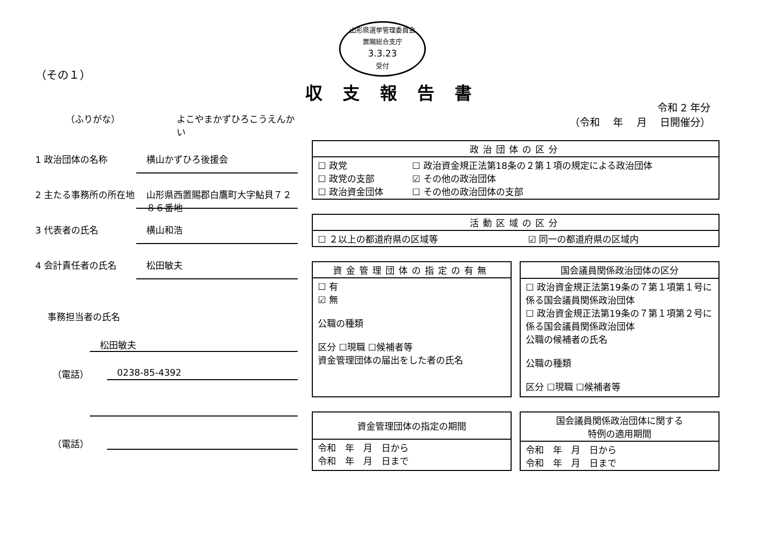山形県選挙管理委員会
置賜総合支庁
3.3.23
受付
（その１）
（ふりがな） よこやまかずひろこうえんかい
1 政治団体の名称 横山かずひろ後援会
2 主たる事務所の所在地 山形県西置賜郡白鷹町大字鮎貝７２８６番地
3 代表者の氏名 横山和浩
4 会計責任者の氏名 松田敏夫
事務担当者の氏名
松田敏夫
（電話） 0238-85-4392
（電話）
収支報告書
令和 2 年分
（令和　 年　 月　 日開催分）
| 政治団体の区分 | |
| --- | --- |
| ☐ 政党 ☐ 政党の支部 ☐ 政治資金団体 | ☐ 政治資金規正法第18条の２第１項の規定による政治団体 ☑ その他の政治団体 ☐ その他の政治団体の支部 |
| 活動区域の区分 | |
| --- | --- |
| ☐ ２以上の都道府県の区域等 | ☑ 同一の都道府県の区域内 |
| 資金管理団体の指定の有無 |
| --- |
| ☐ 有 ☑ 無 公職の種類 区分 ☐現職 ☐候補者等 資金管理団体の届出をした者の氏名 |
| 国会議員関係政治団体の区分 |
| --- |
| ☐ 政治資金規正法第19条の７第１項第１号に係る国会議員関係政治団体 ☐ 政治資金規正法第19条の７第１項第２号に係る国会議員関係政治団体 公職の候補者の氏名 公職の種類 区分 ☐現職 ☐候補者等 |
| 資金管理団体の指定の期間 |
| --- |
| 令和 年 月 日から 令和 年 月 日まで |
| 国会議員関係政治団体に関する 特例の適用期間 |
| --- |
| 令和 年 月 日から 令和 年 月 日まで |